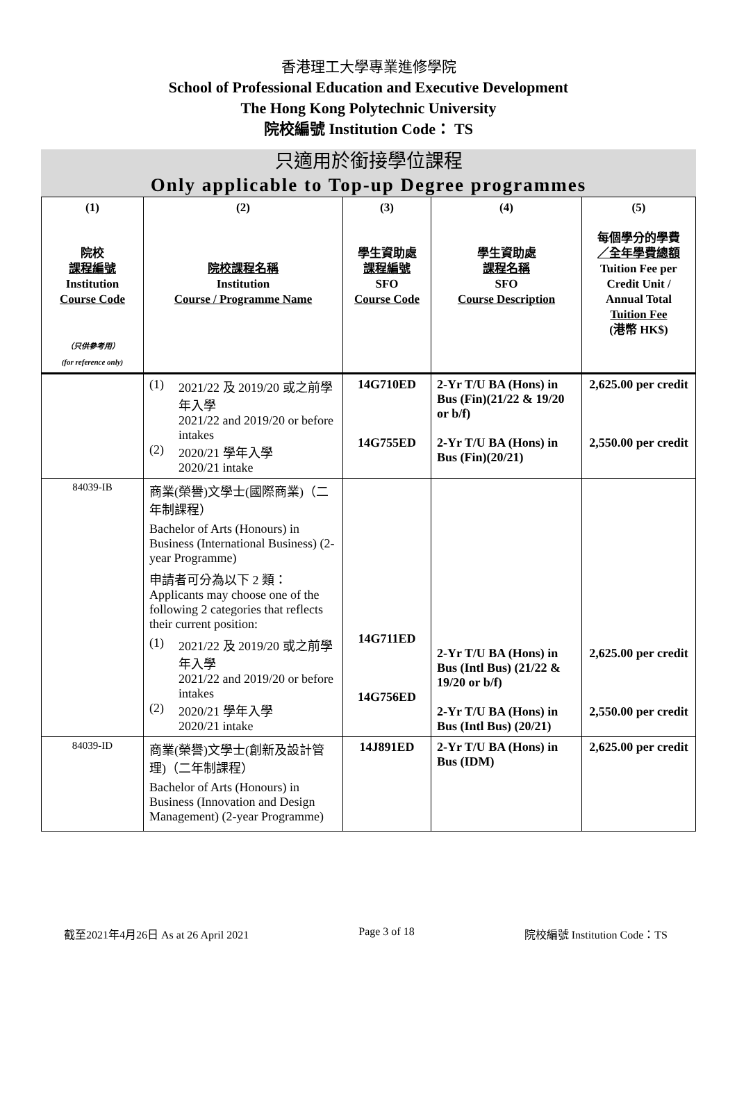香港理工大學專業進修學院
School of Professional Education and Executive Development
The Hong Kong Polytechnic University
院校編號 Institution Code： TS
只適用於銜接學位課程
Only applicable to Top-up Degree programmes
| (1) 院校 課程編號 Institution Course Code （只供參考用） (for reference only) | (2) 院校課程名稱 Institution Course / Programme Name | (3) 學生資助處 課程編號 SFO Course Code | (4) 學生資助處 課程名稱 SFO Course Description | (5) 每個學分的學費 ／全年學費總額 Tuition Fee per Credit Unit / Annual Total Tuition Fee (港幣 HK$) |
| --- | --- | --- | --- | --- |
| | (1) 2021/22 及 2019/20 或之前學年入學 2021/22 and 2019/20 or before intakes (2) 2020/21 學年入學 2020/21 intake | 14G710ED 14G755ED | 2-Yr T/U BA (Hons) in Bus (Fin)(21/22 & 19/20 or b/f) 2-Yr T/U BA (Hons) in Bus (Fin)(20/21) | 2,625.00 per credit 2,550.00 per credit |
| 84039-IB | 商業(榮譽)文學士(國際商業)（二年制課程） Bachelor of Arts (Honours) in Business (International Business) (2-year Programme) 申請者可分為以下 2 類： Applicants may choose one of the following 2 categories that reflects their current position: (1) 2021/22 及 2019/20 或之前學年入學 2021/22 and 2019/20 or before intakes (2) 2020/21 學年入學 2020/21 intake | 14G711ED 14G756ED | 2-Yr T/U BA (Hons) in Bus (Intl Bus) (21/22 & 19/20 or b/f) 2-Yr T/U BA (Hons) in Bus (Intl Bus) (20/21) | 2,625.00 per credit 2,550.00 per credit |
| 84039-ID | 商業(榮譽)文學士(創新及設計管理)（二年制課程） Bachelor of Arts (Honours) in Business (Innovation and Design Management) (2-year Programme) | 14J891ED | 2-Yr T/U BA (Hons) in Bus (IDM) | 2,625.00 per credit |
截至2021年4月26日 As at 26 April 2021 Page 3 of 18 院校編號 Institution Code：TS